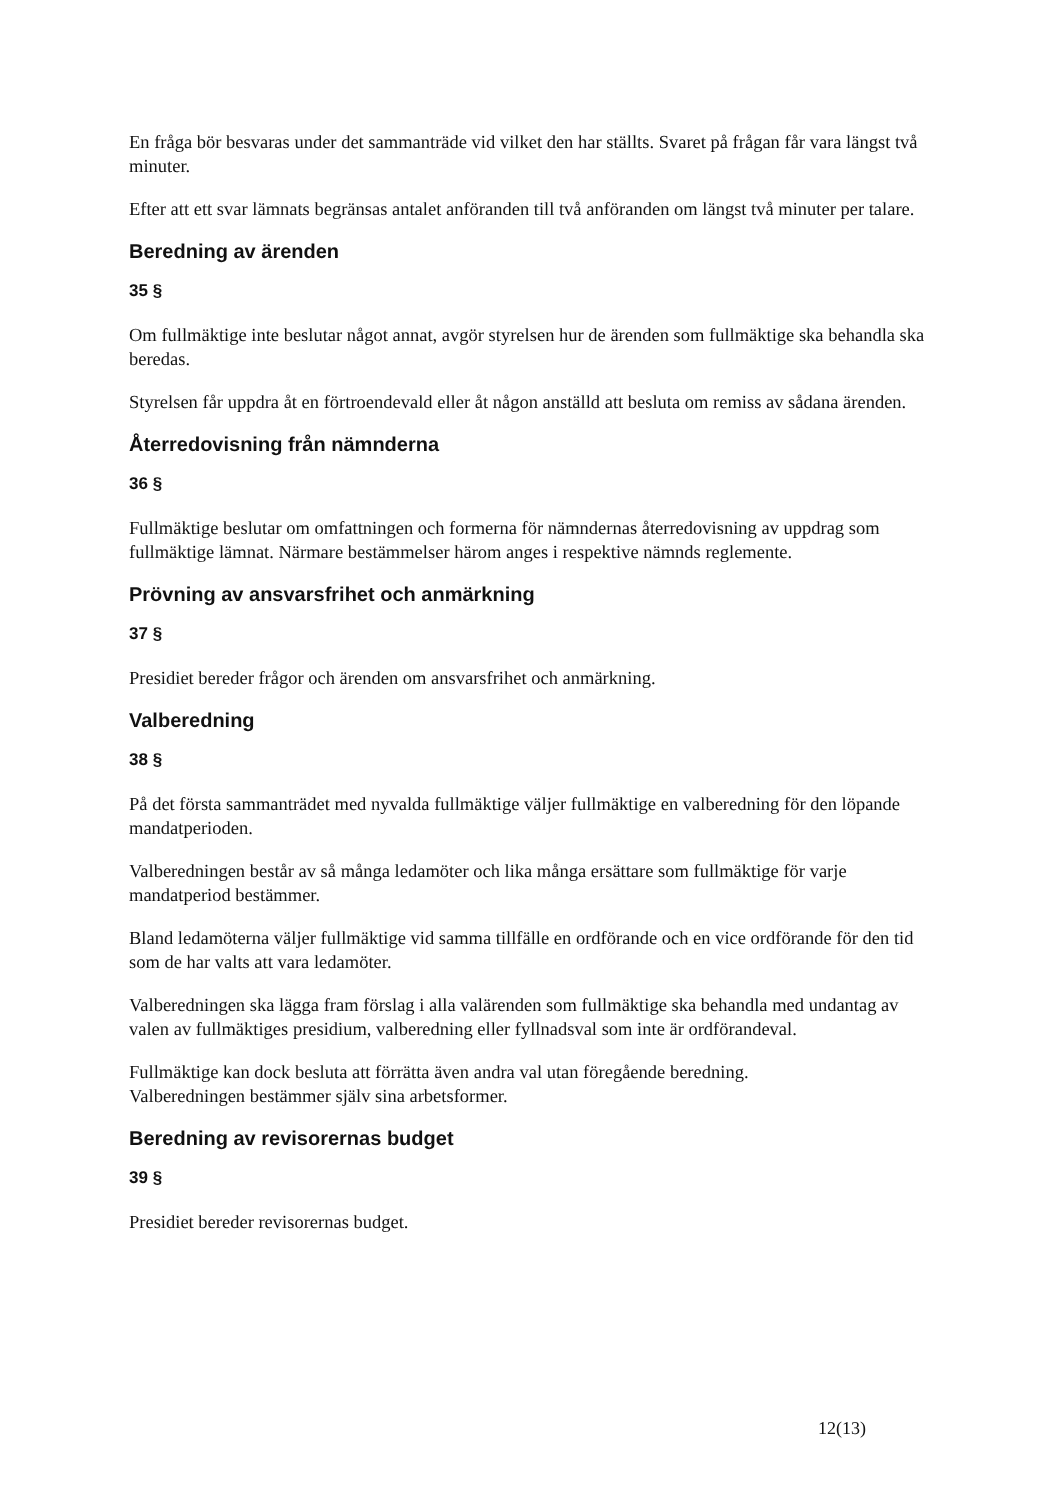En fråga bör besvaras under det sammanträde vid vilket den har ställts. Svaret på frågan får vara längst två minuter.
Efter att ett svar lämnats begränsas antalet anföranden till två anföranden om längst två minuter per talare.
Beredning av ärenden
35 §
Om fullmäktige inte beslutar något annat, avgör styrelsen hur de ärenden som fullmäktige ska behandla ska beredas.
Styrelsen får uppdra åt en förtroendevald eller åt någon anställd att besluta om remiss av sådana ärenden.
Återredovisning från nämnderna
36 §
Fullmäktige beslutar om omfattningen och formerna för nämndernas återredovisning av uppdrag som fullmäktige lämnat. Närmare bestämmelser härom anges i respektive nämnds reglemente.
Prövning av ansvarsfrihet och anmärkning
37 §
Presidiet bereder frågor och ärenden om ansvarsfrihet och anmärkning.
Valberedning
38 §
På det första sammanträdet med nyvalda fullmäktige väljer fullmäktige en valberedning för den löpande mandatperioden.
Valberedningen består av så många ledamöter och lika många ersättare som fullmäktige för varje mandatperiod bestämmer.
Bland ledamöterna väljer fullmäktige vid samma tillfälle en ordförande och en vice ordförande för den tid som de har valts att vara ledamöter.
Valberedningen ska lägga fram förslag i alla valärenden som fullmäktige ska behandla med undantag av valen av fullmäktiges presidium, valberedning eller fyllnadsval som inte är ordförandeval.
Fullmäktige kan dock besluta att förrätta även andra val utan föregående beredning.
Valberedningen bestämmer själv sina arbetsformer.
Beredning av revisorernas budget
39 §
Presidiet bereder revisorernas budget.
12(13)